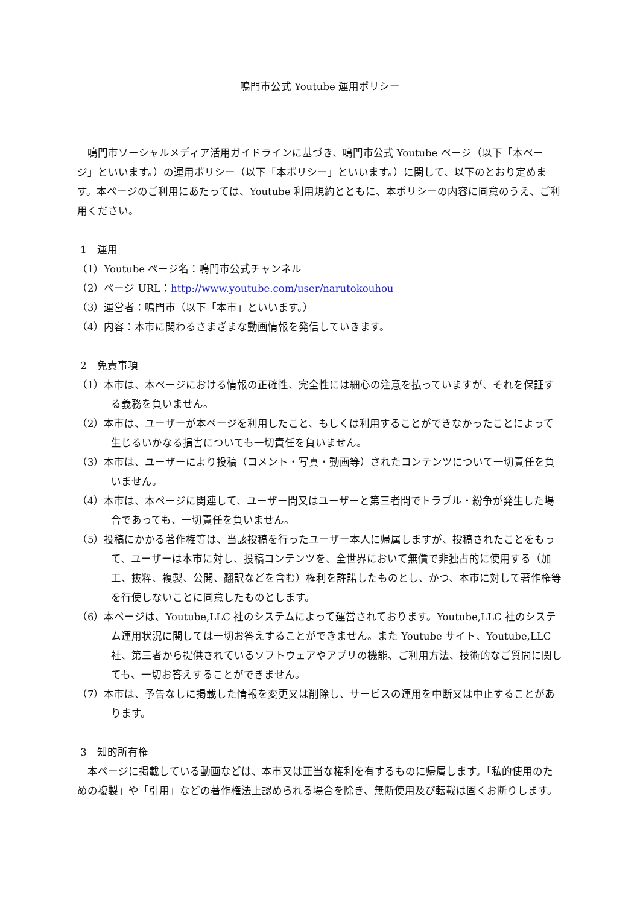鳴門市公式 Youtube 運用ポリシー
鳴門市ソーシャルメディア活用ガイドラインに基づき、鳴門市公式 Youtube ページ（以下「本ページ」といいます。）の運用ポリシー（以下「本ポリシー」といいます。）に関して、以下のとおり定めます。本ページのご利用にあたっては、Youtube 利用規約とともに、本ポリシーの内容に同意のうえ、ご利用ください。
1　運用
（1）Youtube ページ名：鳴門市公式チャンネル
（2）ページ URL：http://www.youtube.com/user/narutokouhou
（3）運営者：鳴門市（以下「本市」といいます。）
（4）内容：本市に関わるさまざまな動画情報を発信していきます。
2　免責事項
（1）本市は、本ページにおける情報の正確性、完全性には細心の注意を払っていますが、それを保証する義務を負いません。
（2）本市は、ユーザーが本ページを利用したこと、もしくは利用することができなかったことによって生じるいかなる損害についても一切責任を負いません。
（3）本市は、ユーザーにより投稿（コメント・写真・動画等）されたコンテンツについて一切責任を負いません。
（4）本市は、本ページに関連して、ユーザー間又はユーザーと第三者間でトラブル・紛争が発生した場合であっても、一切責任を負いません。
（5）投稿にかかる著作権等は、当該投稿を行ったユーザー本人に帰属しますが、投稿されたことをもって、ユーザーは本市に対し、投稿コンテンツを、全世界において無償で非独占的に使用する（加工、抜粋、複製、公開、翻訳などを含む）権利を許諾したものとし、かつ、本市に対して著作権等を行使しないことに同意したものとします。
（6）本ページは、Youtube,LLC 社のシステムによって運営されております。Youtube,LLC 社のシステム運用状況に関しては一切お答えすることができません。また Youtube サイト、Youtube,LLC 社、第三者から提供されているソフトウェアやアプリの機能、ご利用方法、技術的なご質問に関しても、一切お答えすることができません。
（7）本市は、予告なしに掲載した情報を変更又は削除し、サービスの運用を中断又は中止することがあります。
3　知的所有権
本ページに掲載している動画などは、本市又は正当な権利を有するものに帰属します。「私的使用のための複製」や「引用」などの著作権法上認められる場合を除き、無断使用及び転載は固くお断りします。